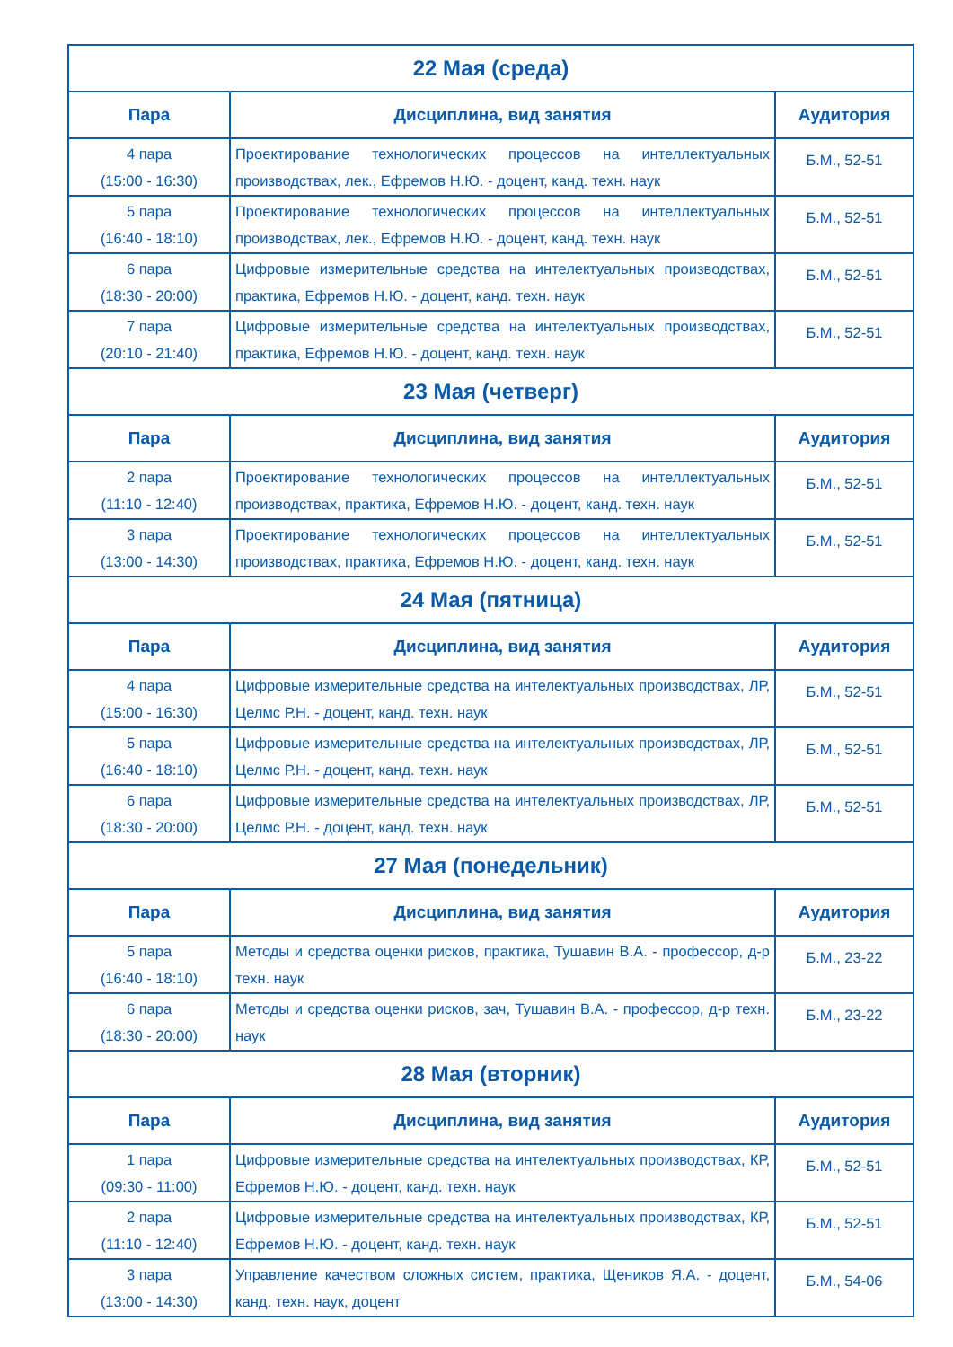| 22 Мая (среда) | | |
| --- | --- | --- |
| Пара | Дисциплина, вид занятия | Аудитория |
| 4 пара (15:00 - 16:30) | Проектирование технологических процессов на интеллектуальных производствах, лек., Ефремов Н.Ю. - доцент, канд. техн. наук | Б.М., 52-51 |
| 5 пара (16:40 - 18:10) | Проектирование технологических процессов на интеллектуальных производствах, лек., Ефремов Н.Ю. - доцент, канд. техн. наук | Б.М., 52-51 |
| 6 пара (18:30 - 20:00) | Цифровые измерительные средства на интелектуальных производствах, практика, Ефремов Н.Ю. - доцент, канд. техн. наук | Б.М., 52-51 |
| 7 пара (20:10 - 21:40) | Цифровые измерительные средства на интелектуальных производствах, практика, Ефремов Н.Ю. - доцент, канд. техн. наук | Б.М., 52-51 |
| 23 Мая (четверг) | | |
| Пара | Дисциплина, вид занятия | Аудитория |
| 2 пара (11:10 - 12:40) | Проектирование технологических процессов на интеллектуальных производствах, практика, Ефремов Н.Ю. - доцент, канд. техн. наук | Б.М., 52-51 |
| 3 пара (13:00 - 14:30) | Проектирование технологических процессов на интеллектуальных производствах, практика, Ефремов Н.Ю. - доцент, канд. техн. наук | Б.М., 52-51 |
| 24 Мая (пятница) | | |
| Пара | Дисциплина, вид занятия | Аудитория |
| 4 пара (15:00 - 16:30) | Цифровые измерительные средства на интелектуальных производствах, ЛР, Целмс Р.Н. - доцент, канд. техн. наук | Б.М., 52-51 |
| 5 пара (16:40 - 18:10) | Цифровые измерительные средства на интелектуальных производствах, ЛР, Целмс Р.Н. - доцент, канд. техн. наук | Б.М., 52-51 |
| 6 пара (18:30 - 20:00) | Цифровые измерительные средства на интелектуальных производствах, ЛР, Целмс Р.Н. - доцент, канд. техн. наук | Б.М., 52-51 |
| 27 Мая (понедельник) | | |
| Пара | Дисциплина, вид занятия | Аудитория |
| 5 пара (16:40 - 18:10) | Методы и средства оценки рисков, практика, Тушавин В.А. - профессор, д-р техн. наук | Б.М., 23-22 |
| 6 пара (18:30 - 20:00) | Методы и средства оценки рисков, зач, Тушавин В.А. - профессор, д-р техн. наук | Б.М., 23-22 |
| 28 Мая (вторник) | | |
| Пара | Дисциплина, вид занятия | Аудитория |
| 1 пара (09:30 - 11:00) | Цифровые измерительные средства на интелектуальных производствах, КР, Ефремов Н.Ю. - доцент, канд. техн. наук | Б.М., 52-51 |
| 2 пара (11:10 - 12:40) | Цифровые измерительные средства на интелектуальных производствах, КР, Ефремов Н.Ю. - доцент, канд. техн. наук | Б.М., 52-51 |
| 3 пара (13:00 - 14:30) | Управление качеством сложных систем, практика, Щеников Я.А. - доцент, канд. техн. наук, доцент | Б.М., 54-06 |